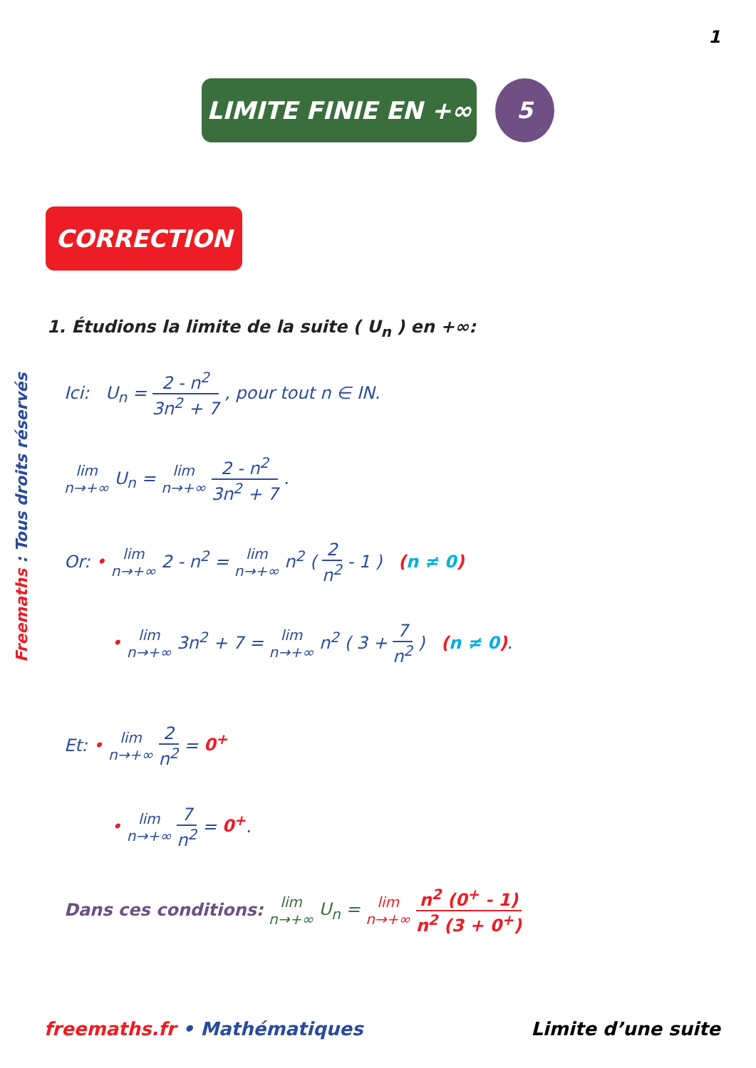1
LIMITE FINIE EN +∞ 5
CORRECTION
Freemaths : Tous droits réservés
1. Étudions la limite de la suite ( U<sub>n</sub> ) en +∞:
Ici: U<sub>n</sub> = 2 - n<sup>2</sup> 3n<sup>2</sup> + 7 , pour tout n ∈ IN.
lim n→+∞ U<sub>n</sub> = lim n→+∞ 2 - n<sup>2</sup> 3n<sup>2</sup> + 7 .
Or: • lim n→+∞ 2 - n<sup>2</sup> = lim n→+∞ n<sup>2</sup> ( 2 n<sup>2</sup> - 1 ) (n ≠ 0)
• lim n→+∞ 3n<sup>2</sup> + 7 = lim n→+∞ n<sup>2</sup> ( 3 + 7 n<sup>2</sup> ) (n ≠ 0).
Et: • lim n→+∞ 2 n<sup>2</sup> = 0<sup>+</sup>
• lim n→+∞ 7 n<sup>2</sup> = 0<sup>+</sup>.
Dans ces conditions: lim n→+∞ U<sub>n</sub> = lim n→+∞ n<sup>2</sup> (0<sup>+</sup> - 1) n<sup>2</sup> (3 + 0<sup>+</sup>)
freemaths.fr • Mathématiques Limite d’une suite